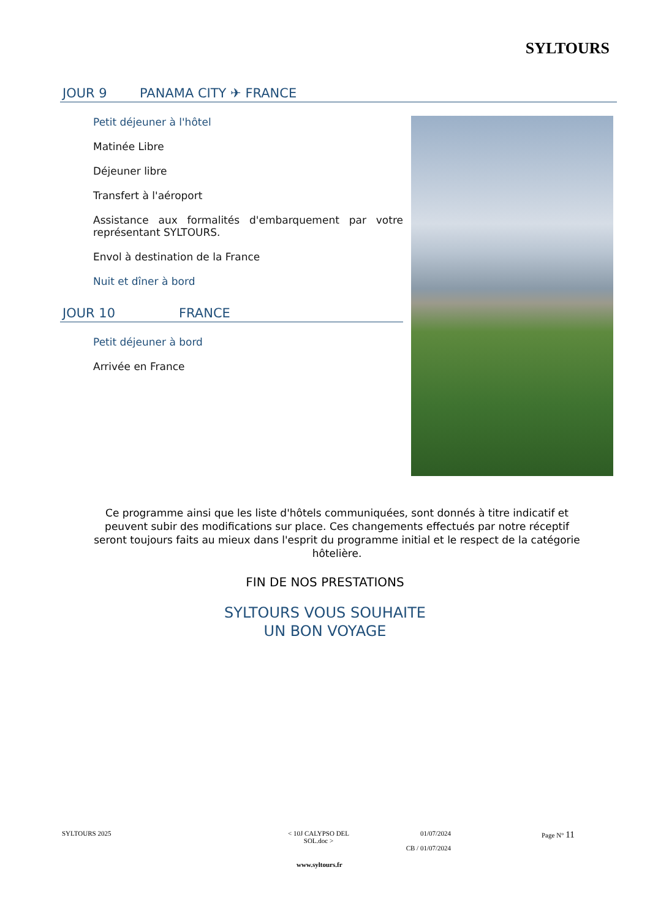SYLTOURS
JOUR 9 PANAMA CITY ✈ FRANCE
Petit déjeuner à l'hôtel
Matinée Libre
Déjeuner libre
Transfert à l'aéroport
Assistance aux formalités d'embarquement par votre représentant SYLTOURS.
Envol à destination de la France
Nuit et dîner à bord
JOUR 10 FRANCE
Petit déjeuner à bord
Arrivée en France
Ce programme ainsi que les liste d'hôtels communiquées, sont donnés à titre indicatif et peuvent subir des modifications sur place. Ces changements effectués par notre réceptif seront toujours faits au mieux dans l'esprit du programme initial et le respect de la catégorie hôtelière.
FIN DE NOS PRESTATIONS
SYLTOURS VOUS SOUHAITE
UN BON VOYAGE
SYLTOURS 2025
< 10J CALYPSO DEL SOL.doc >
01/07/2024
CB / 01/07/2024
Page N° 11
www.syltours.fr